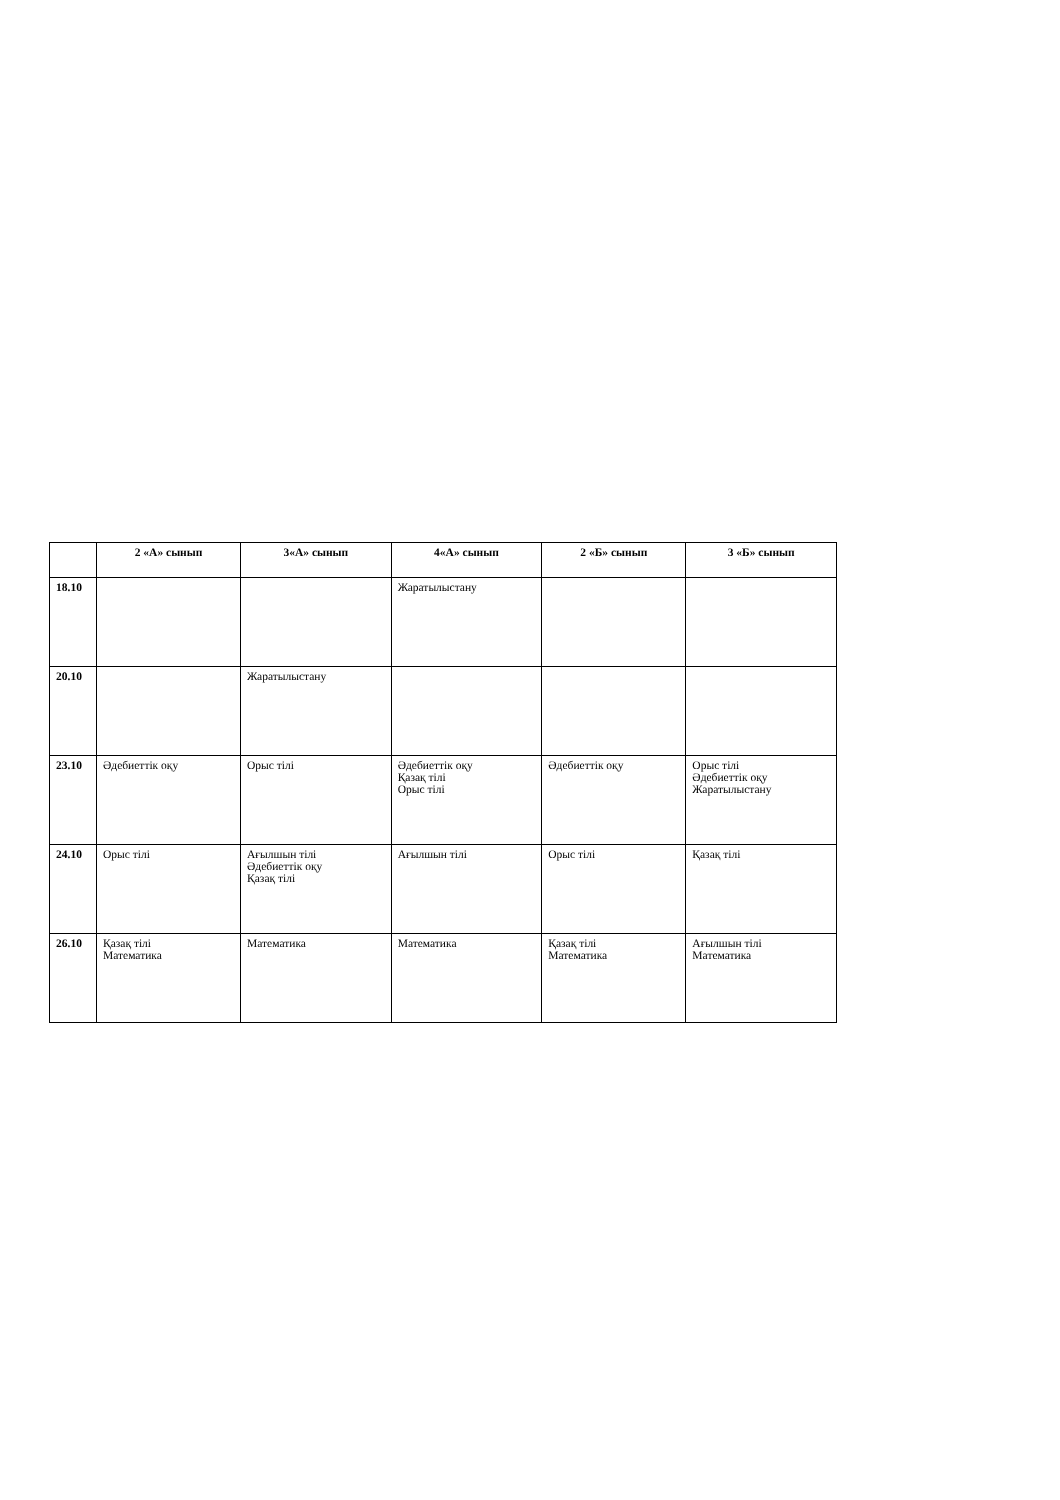| | 2 «А» сынып | 3«А» сынып | 4«А» сынып | 2 «Б» сынып | 3 «Б» сынып |
| --- | --- | --- | --- | --- | --- |
| 18.10 | | | Жаратылыстану | | |
| 20.10 | | Жаратылыстану | | | |
| 23.10 | Әдебиеттік оқу | Орыс тілі | Әдебиеттік оқу Қазақ тілі Орыс тілі | Әдебиеттік оқу | Орыс тілі Әдебиеттік оқу Жаратылыстану |
| 24.10 | Орыс тілі | Ағылшын тілі Әдебиеттік оқу Қазақ тілі | Ағылшын тілі | Орыс тілі | Қазақ тілі |
| 26.10 | Қазақ тілі Математика | Математика | Математика | Қазақ тілі Математика | Ағылшын тілі Математика |